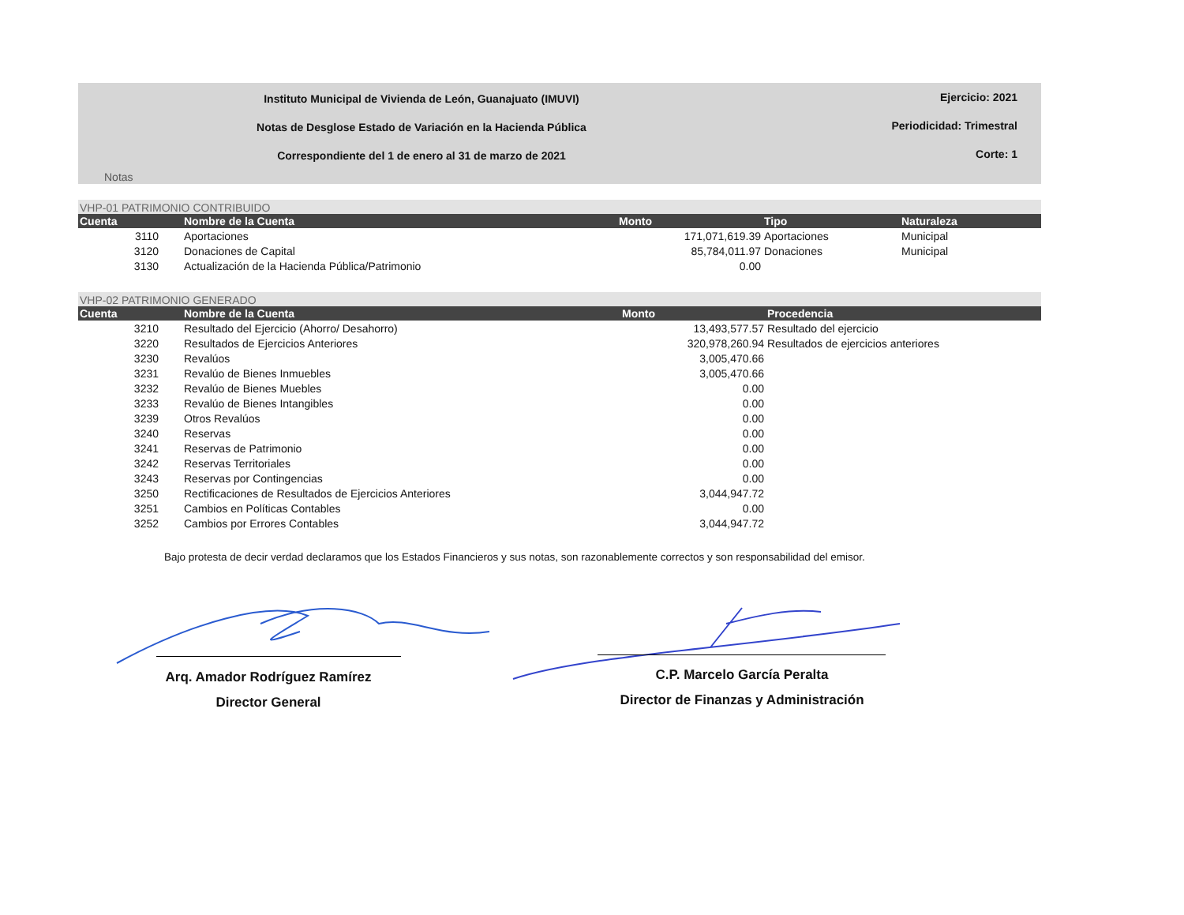Instituto Municipal de Vivienda de León, Guanajuato (IMUVI) Ejercicio: 2021
Notas de Desglose Estado de Variación en la Hacienda Pública Periodicidad: Trimestral
Correspondiente del 1 de enero al 31 de marzo de 2021 Corte: 1
Notas
VHP-01 PATRIMONIO CONTRIBUIDO
| Cuenta | Nombre de la Cuenta | Monto | Tipo | Naturaleza |
| --- | --- | --- | --- | --- |
| 3110 | Aportaciones | 171,071,619.39 | Aportaciones | Municipal |
| 3120 | Donaciones de Capital | 85,784,011.97 | Donaciones | Municipal |
| 3130 | Actualización de la Hacienda Pública/Patrimonio | 0.00 | | |
VHP-02 PATRIMONIO GENERADO
| Cuenta | Nombre de la Cuenta | Monto | Procedencia |
| --- | --- | --- | --- |
| 3210 | Resultado del Ejercicio (Ahorro/ Desahorro) | 13,493,577.57 | Resultado del ejercicio |
| 3220 | Resultados de Ejercicios Anteriores | 320,978,260.94 | Resultados de ejercicios anteriores |
| 3230 | Revalúos | 3,005,470.66 | |
| 3231 | Revalúo de Bienes Inmuebles | 3,005,470.66 | |
| 3232 | Revalúo de Bienes Muebles | 0.00 | |
| 3233 | Revalúo de Bienes Intangibles | 0.00 | |
| 3239 | Otros Revalúos | 0.00 | |
| 3240 | Reservas | 0.00 | |
| 3241 | Reservas de Patrimonio | 0.00 | |
| 3242 | Reservas Territoriales | 0.00 | |
| 3243 | Reservas por Contingencias | 0.00 | |
| 3250 | Rectificaciones de Resultados de Ejercicios Anteriores | 3,044,947.72 | |
| 3251 | Cambios en Políticas Contables | 0.00 | |
| 3252 | Cambios por Errores Contables | 3,044,947.72 | |
Bajo protesta de decir verdad declaramos que los Estados Financieros y sus notas, son razonablemente correctos y son responsabilidad del emisor.
Arq. Amador Rodríguez Ramírez
Director General
C.P. Marcelo García Peralta
Director de Finanzas y Administración